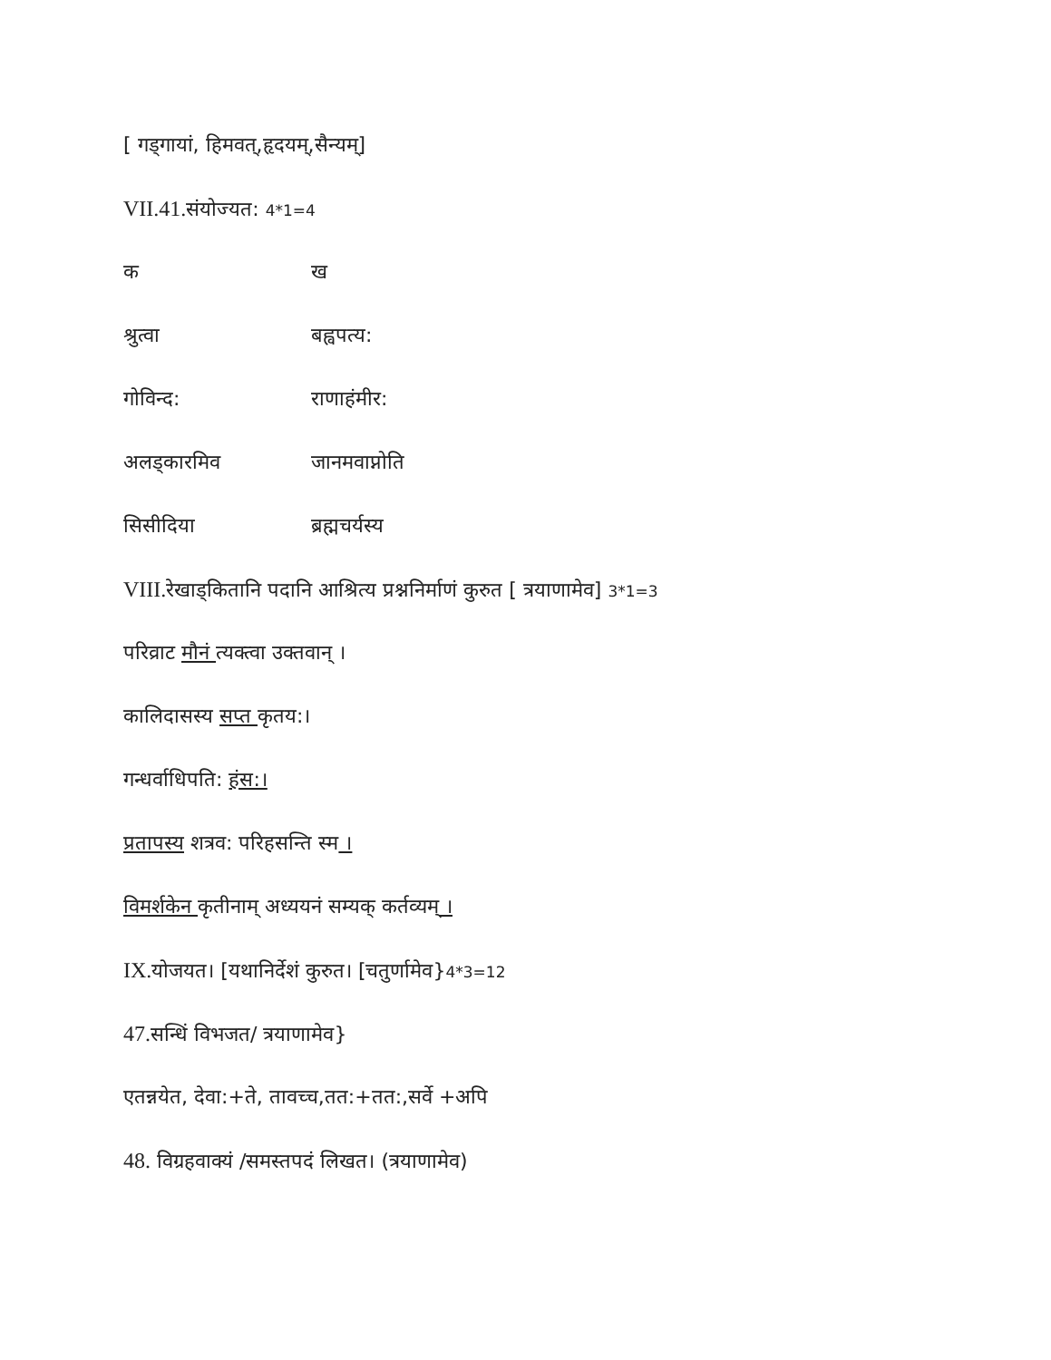[ गड्गायां, हिमवत्,हृदयम्,सैन्यम्]
VII.41. संयोज्यत: 4*1=4
क ख
श्रुत्वा बह्वपत्य:
गोविन्द: राणाहंमीर:
अलड्कारमिव जानमवाप्नोति
सिसीदिया ब्रह्मचर्यस्य
VIII. रेखाड्कितानि पदानि आश्रित्य प्रश्ननिर्माणं कुरुत [ त्रयाणामेव] 3*1=3
परिव्राट मौनं त्यक्त्वा उक्तवान् ।
कालिदासस्य सप्त कृतय:।
गन्धर्वाधिपति: हंस:।
प्रतापस्य शत्रव: परिहसन्ति स्म ।
विमर्शकेन कृतीनाम् अध्ययनं सम्यक् कर्तव्यम् ।
IX. योजयत। [यथानिर्देशं कुरुत। [चतुर्णामेव}4*3=12
47. सन्धिं विभजत/ त्रयाणामेव}
एतन्नयेत, देवा:+ते, तावच्च,तत:+तत:,सर्वे +अपि
48. विग्रहवाक्यं /समस्तपदं लिखत। (त्रयाणामेव)